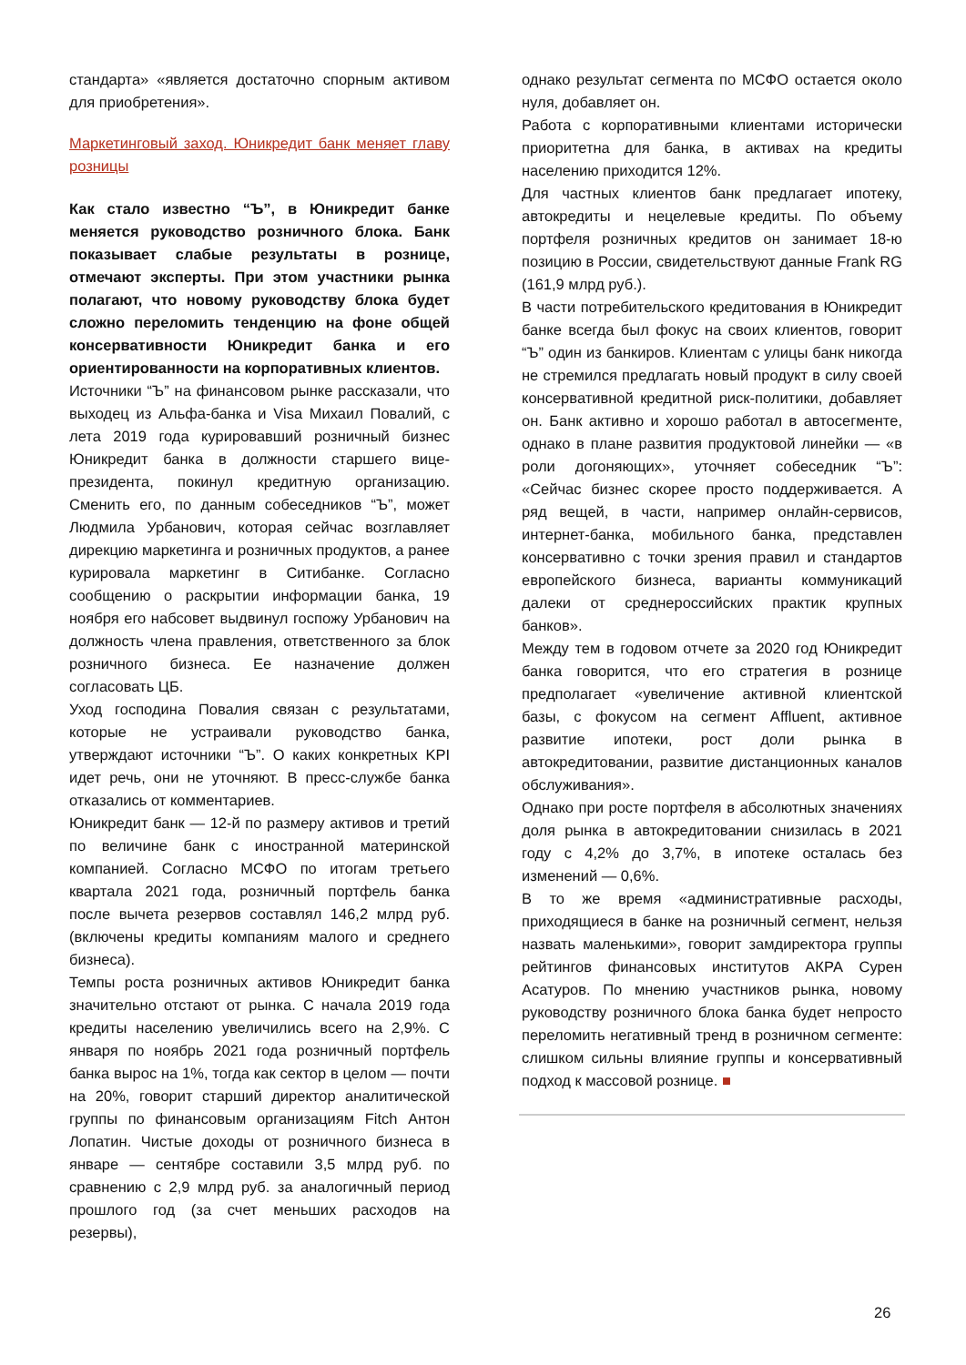стандарта» «является достаточно спорным активом для приобретения».
Маркетинговый заход. Юникредит банк меняет главу розницы
Как стало известно “Ъ”, в Юникредит банке меняется руководство розничного блока. Банк показывает слабые результаты в рознице, отмечают эксперты. При этом участники рынка полагают, что новому руководству блока будет сложно переломить тенденцию на фоне общей консервативности Юникредит банка и его ориентированности на корпоративных клиентов.
Источники “Ъ” на финансовом рынке рассказали, что выходец из Альфа-банка и Visa Михаил Повалий, с лета 2019 года курировавший розничный бизнес Юникредит банка в должности старшего вице-президента, покинул кредитную организацию. Сменить его, по данным собеседников “Ъ”, может Людмила Урбанович, которая сейчас возглавляет дирекцию маркетинга и розничных продуктов, а ранее курировала маркетинг в Ситибанке. Согласно сообщению о раскрытии информации банка, 19 ноября его набсовет выдвинул госпожу Урбанович на должность члена правления, ответственного за блок розничного бизнеса. Ее назначение должен согласовать ЦБ.
Уход господина Повалия связан с результатами, которые не устраивали руководство банка, утверждают источники “Ъ”. О каких конкретных KPI идет речь, они не уточняют. В пресс-службе банка отказались от комментариев.
Юникредит банк — 12-й по размеру активов и третий по величине банк с иностранной материнской компанией. Согласно МСФО по итогам третьего квартала 2021 года, розничный портфель банка после вычета резервов составлял 146,2 млрд руб. (включены кредиты компаниям малого и среднего бизнеса).
Темпы роста розничных активов Юникредит банка значительно отстают от рынка. С начала 2019 года кредиты населению увеличились всего на 2,9%. С января по ноябрь 2021 года розничный портфель банка вырос на 1%, тогда как сектор в целом — почти на 20%, говорит старший директор аналитической группы по финансовым организациям Fitch Антон Лопатин. Чистые доходы от розничного бизнеса в январе — сентябре составили 3,5 млрд руб. по сравнению с 2,9 млрд руб. за аналогичный период прошлого год (за счет меньших расходов на резервы),
однако результат сегмента по МСФО остается около нуля, добавляет он.
Работа с корпоративными клиентами исторически приоритетна для банка, в активах на кредиты населению приходится 12%.
Для частных клиентов банк предлагает ипотеку, автокредиты и нецелевые кредиты. По объему портфеля розничных кредитов он занимает 18-ю позицию в России, свидетельствуют данные Frank RG (161,9 млрд руб.).
В части потребительского кредитования в Юникредит банке всегда был фокус на своих клиентов, говорит “Ъ” один из банкиров. Клиентам с улицы банк никогда не стремился предлагать новый продукт в силу своей консервативной кредитной риск-политики, добавляет он. Банк активно и хорошо работал в автосегменте, однако в плане развития продуктовой линейки — «в роли догоняющих», уточняет собеседник “Ъ”: «Сейчас бизнес скорее просто поддерживается. А ряд вещей, в части, например онлайн-сервисов, интернет-банка, мобильного банка, представлен консервативно с точки зрения правил и стандартов европейского бизнеса, варианты коммуникаций далеки от среднероссийских практик крупных банков».
Между тем в годовом отчете за 2020 год Юникредит банка говорится, что его стратегия в рознице предполагает «увеличение активной клиентской базы, с фокусом на сегмент Affluent, активное развитие ипотеки, рост доли рынка в автокредитовании, развитие дистанционных каналов обслуживания».
Однако при росте портфеля в абсолютных значениях доля рынка в автокредитовании снизилась в 2021 году с 4,2% до 3,7%, в ипотеке осталась без изменений — 0,6%.
В то же время «административные расходы, приходящиеся в банке на розничный сегмент, нельзя назвать маленькими», говорит замдиректора группы рейтингов финансовых институтов АКРА Сурен Асатуров. По мнению участников рынка, новому руководству розничного блока банка будет непросто переломить негативный тренд в розничном сегменте: слишком сильны влияние группы и консервативный подход к массовой рознице. ■
26